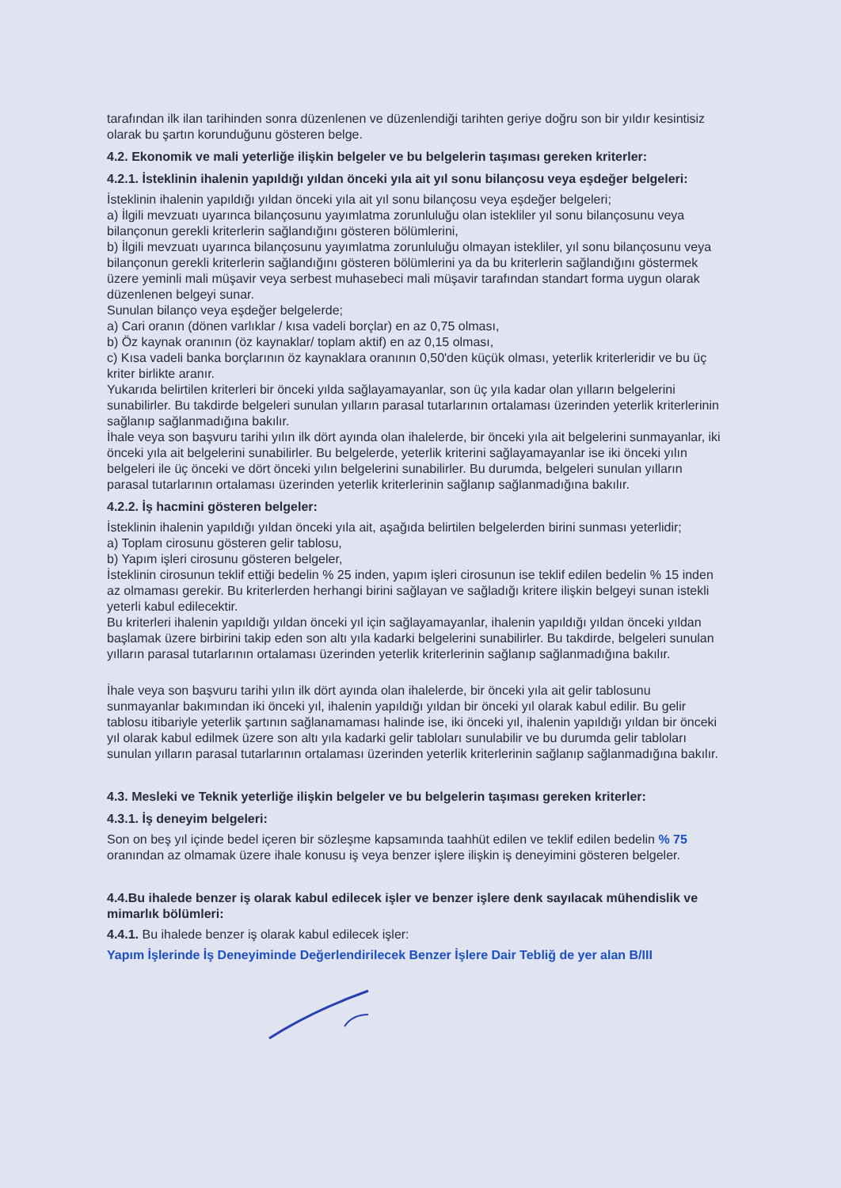tarafından ilk ilan tarihinden sonra düzenlenen ve düzenlendiği tarihten geriye doğru son bir yıldır kesintisiz olarak bu şartın korunduğunu gösteren belge.
4.2. Ekonomik ve mali yeterliğe ilişkin belgeler ve bu belgelerin taşıması gereken kriterler:
4.2.1. İsteklinin ihalenin yapıldığı yıldan önceki yıla ait yıl sonu bilançosu veya eşdeğer belgeleri:
İsteklinin ihalenin yapıldığı yıldan önceki yıla ait yıl sonu bilançosu veya eşdeğer belgeleri;
a) İlgili mevzuatı uyarınca bilançosunu yayımlatma zorunluluğu olan istekliler yıl sonu bilançosunu veya bilançonun gerekli kriterlerin sağlandığını gösteren bölümlerini,
b) İlgili mevzuatı uyarınca bilançosunu yayımlatma zorunluluğu olmayan istekliler, yıl sonu bilançosunu veya bilançonun gerekli kriterlerin sağlandığını gösteren bölümlerini ya da bu kriterlerin sağlandığını göstermek üzere yeminli mali müşavir veya serbest muhasebeci mali müşavir tarafından standart forma uygun olarak düzenlenen belgeyi sunar.
Sunulan bilanço veya eşdeğer belgelerde;
a) Cari oranın (dönen varlıklar / kısa vadeli borçlar) en az 0,75 olması,
b) Öz kaynak oranının (öz kaynaklar/ toplam aktif) en az 0,15 olması,
c) Kısa vadeli banka borçlarının öz kaynaklara oranının 0,50'den küçük olması, yeterlik kriterleridir ve bu üç kriter birlikte aranır.
Yukarıda belirtilen kriterleri bir önceki yılda sağlayamayanlar, son üç yıla kadar olan yılların belgelerini sunabilirler. Bu takdirde belgeleri sunulan yılların parasal tutarlarının ortalaması üzerinden yeterlik kriterlerinin sağlanıp sağlanmadığına bakılır.
İhale veya son başvuru tarihi yılın ilk dört ayında olan ihalelerde, bir önceki yıla ait belgelerini sunmayanlar, iki önceki yıla ait belgelerini sunabilirler. Bu belgelerde, yeterlik kriterini sağlayamayanlar ise iki önceki yılın belgeleri ile üç önceki ve dört önceki yılın belgelerini sunabilirler. Bu durumda, belgeleri sunulan yılların parasal tutarlarının ortalaması üzerinden yeterlik kriterlerinin sağlanıp sağlanmadığına bakılır.
4.2.2. İş hacmini gösteren belgeler:
İsteklinin ihalenin yapıldığı yıldan önceki yıla ait, aşağıda belirtilen belgelerden birini sunması yeterlidir;
a) Toplam cirosunu gösteren gelir tablosu,
b) Yapım işleri cirosunu gösteren belgeler,
İsteklinin cirosunun teklif ettiği bedelin % 25 inden, yapım işleri cirosunun ise teklif edilen bedelin % 15 inden az olmaması gerekir. Bu kriterlerden herhangi birini sağlayan ve sağladığı kritere ilişkin belgeyi sunan istekli yeterli kabul edilecektir.
Bu kriterleri ihalenin yapıldığı yıldan önceki yıl için sağlayamayanlar, ihalenin yapıldığı yıldan önceki yıldan başlamak üzere birbirini takip eden son altı yıla kadarki belgelerini sunabilirler. Bu takdirde, belgeleri sunulan yılların parasal tutarlarının ortalaması üzerinden yeterlik kriterlerinin sağlanıp sağlanmadığına bakılır.
İhale veya son başvuru tarihi yılın ilk dört ayında olan ihalelerde, bir önceki yıla ait gelir tablosunu sunmayanlar bakımından iki önceki yıl, ihalenin yapıldığı yıldan bir önceki yıl olarak kabul edilir. Bu gelir tablosu itibariyle yeterlik şartının sağlanamaması halinde ise, iki önceki yıl, ihalenin yapıldığı yıldan bir önceki yıl olarak kabul edilmek üzere son altı yıla kadarki gelir tabloları sunulabilir ve bu durumda gelir tabloları sunulan yılların parasal tutarlarının ortalaması üzerinden yeterlik kriterlerinin sağlanıp sağlanmadığına bakılır.
4.3. Mesleki ve Teknik yeterliğe ilişkin belgeler ve bu belgelerin taşıması gereken kriterler:
4.3.1. İş deneyim belgeleri:
Son on beş yıl içinde bedel içeren bir sözleşme kapsamında taahhüt edilen ve teklif edilen bedelin % 75 oranından az olmamak üzere ihale konusu iş veya benzer işlere ilişkin iş deneyimini gösteren belgeler.
4.4.Bu ihalede benzer iş olarak kabul edilecek işler ve benzer işlere denk sayılacak mühendislik ve mimarlık bölümleri:
4.4.1. Bu ihalede benzer iş olarak kabul edilecek işler:
Yapım İşlerinde İş Deneyiminde Değerlendirilecek Benzer İşlere Dair Tebliğ de yer alan B/III